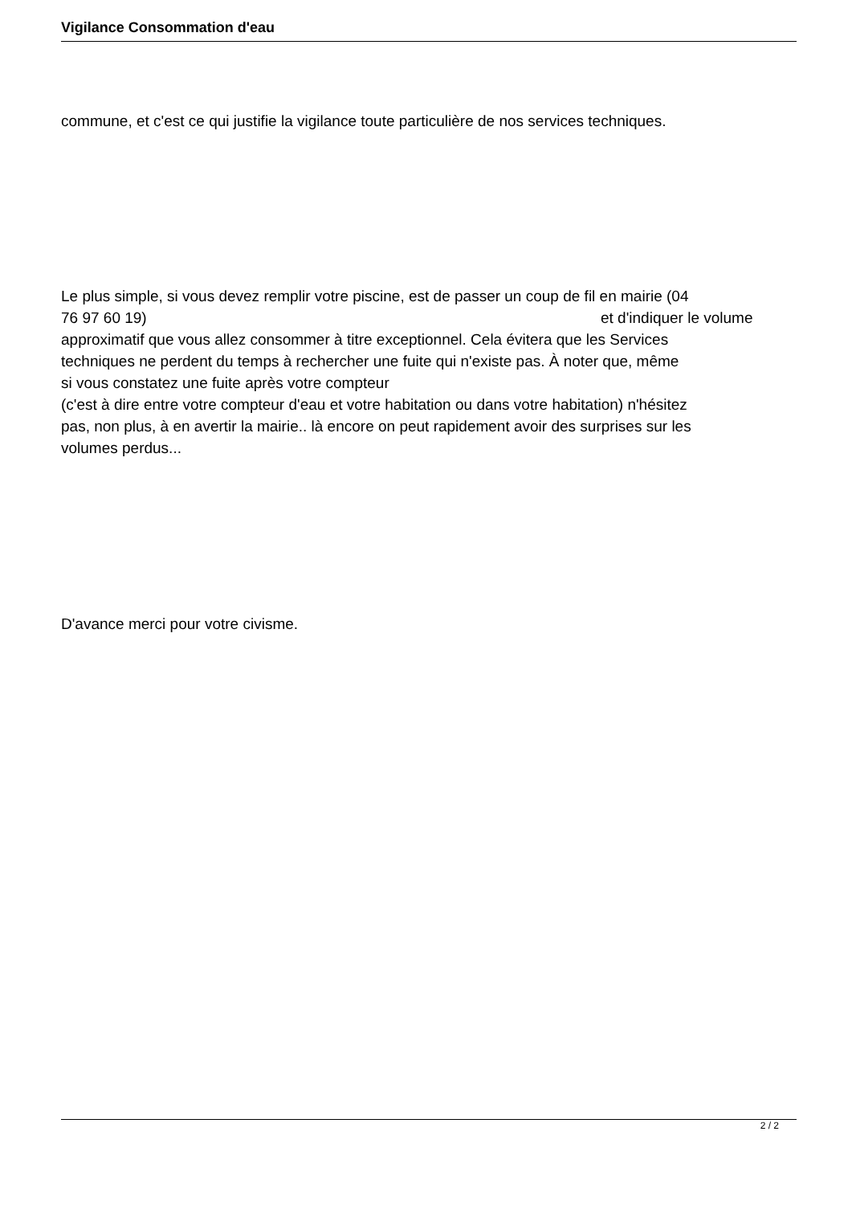Vigilance Consommation d'eau
commune, et c'est ce qui justifie la vigilance toute particulière de nos services techniques.
Le plus simple, si vous devez remplir votre piscine, est de passer un coup de fil en mairie (04
76 97 60 19) et d'indiquer le volume
approximatif que vous allez consommer à titre exceptionnel. Cela évitera que les Services
techniques ne perdent du temps à rechercher une fuite qui n'existe pas. À noter que, même
si vous constatez une fuite après votre compteur
(c'est à dire entre votre compteur d'eau et votre habitation ou dans votre habitation) n'hésitez
pas, non plus, à en avertir la mairie.. là encore on peut rapidement avoir des surprises sur les
volumes perdus...
D'avance merci pour votre civisme.
2 / 2